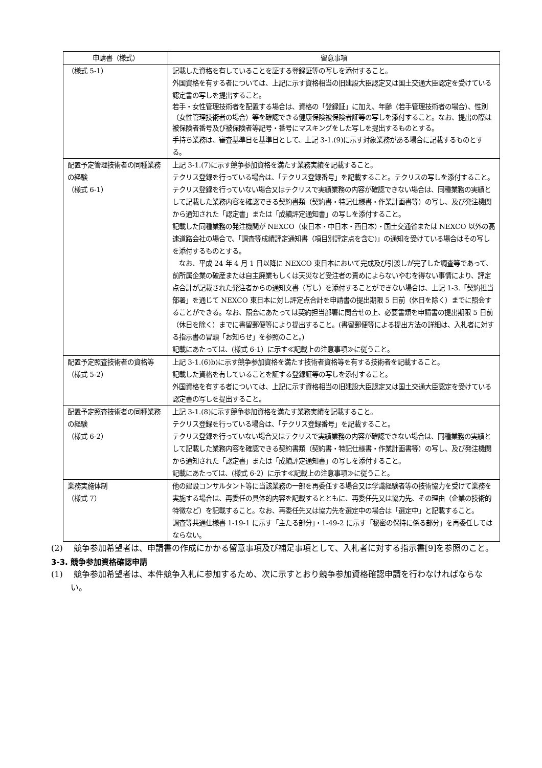| 申請書（様式） | 留意事項 |
| --- | --- |
| （様式 5-1） | 記載した資格を有していることを証する登録証等の写しを添付すること。 外国資格を有する者については、上記に示す資格相当の旧建設大臣認定又は国土交通大臣認定を受けている認定書の写しを提出すること。 若手・女性管理技術者を配置する場合は、資格の「登録証」に加え、年齢（若手管理技術者の場合）、性別（女性管理技術者の場合）等を確認できる健康保険被保険者証等の写しを添付すること。なお、提出の際は被保険者番号及び被保険者等記号・番号にマスキングをした写しを提出するものとする。 手持ち業務は、審査基準日を基準日として、上記 3-1.(9)に示す対象業務がある場合に記載するものとする。 |
| 配置予定管理技術者の同種業務の経験 （様式 6-1） | 上記 3-1.(7)に示す競争参加資格を満たす業務実績を記載すること。 テクリス登録を行っている場合は、「テクリス登録番号」を記載すること。テクリスの写しを添付すること。 テクリス登録を行っていない場合又はテクリスで実績業務の内容が確認できない場合は、同種業務の実績として記載した業務内容を確認できる契約書類（契約書・特記仕様書・作業計画書等）の写し、及び発注機関から通知された「認定書」または「成績評定通知書」の写しを添付すること。 記載した同種業務の発注機関が NEXCO（東日本・中日本・西日本）・国土交通省または NEXCO 以外の高速道路会社の場合で、「調査等成績評定通知書（項目別評定点を含む)」の通知を受けている場合はその写しを添付するものとする。 なお、平成 24 年 4 月 1 日以降に NEXCO 東日本において完成及び引渡しが完了した調査等であって、前所属企業の破産または自主廃業もしくは天災など受注者の責めによらないやむを得ない事情により、評定点合計が記載された発注者からの通知文書（写し）を添付することができない場合は、上記 1-3.「契約担当部署」を通じて NEXCO 東日本に対し評定点合計を申請書の提出期限 5 日前（休日を除く）までに照会することができる。なお、照会にあたっては契約担当部署に問合せの上、必要書類を申請書の提出期限 5 日前（休日を除く）までに書留郵便等により提出すること。(書留郵便等による提出方法の詳細は、入札者に対する指示書の冒頭「お知らせ」を参照のこと。) 記載にあたっては、(様式 6-1）に示す≪記載上の注意事項≫に従うこと。 |
| 配置予定照査技術者の資格等 （様式 5-2） | 上記 3-1.(6)b)に示す競争参加資格を満たす技術者資格等を有する技術者を記載すること。 記載した資格を有していることを証する登録証等の写しを添付すること。 外国資格を有する者については、上記に示す資格相当の旧建設大臣認定又は国土交通大臣認定を受けている認定書の写しを提出すること。 |
| 配置予定照査技術者の同種業務の経験 （様式 6-2） | 上記 3-1.(8)に示す競争参加資格を満たす業務実績を記載すること。 テクリス登録を行っている場合は、「テクリス登録番号」を記載すること。 テクリス登録を行っていない場合又はテクリスで実績業務の内容が確認できない場合は、同種業務の実績として記載した業務内容を確認できる契約書類（契約書・特記仕様書・作業計画書等）の写し、及び発注機関から通知された「認定書」または「成績評定通知書」の写しを添付すること。 記載にあたっては、(様式 6-2）に示す≪記載上の注意事項≫に従うこと。 |
| 業務実施体制 （様式 7） | 他の建設コンサルタント等に当該業務の一部を再委任する場合又は学識経験者等の技術協力を受けて業務を実施する場合は、再委任の具体的内容を記載するとともに、再委任先又は協力先、その理由（企業の技術的特徴など）を記載すること。なお、再委任先又は協力先を選定中の場合は「選定中」と記載すること。 調査等共通仕様書 1-19-1 に示す「主たる部分」・1-49-2 に示す「秘密の保持に係る部分」を再委任してはならない。 |
(2)　 競争参加希望者は、申請書の作成にかかる留意事項及び補足事項として、入札者に対する指示書[9]を参照のこと。
3-3. 競争参加資格確認申請
(1)　 競争参加希望者は、本件競争入札に参加するため、次に示すとおり競争参加資格確認申請を行わなければならない。